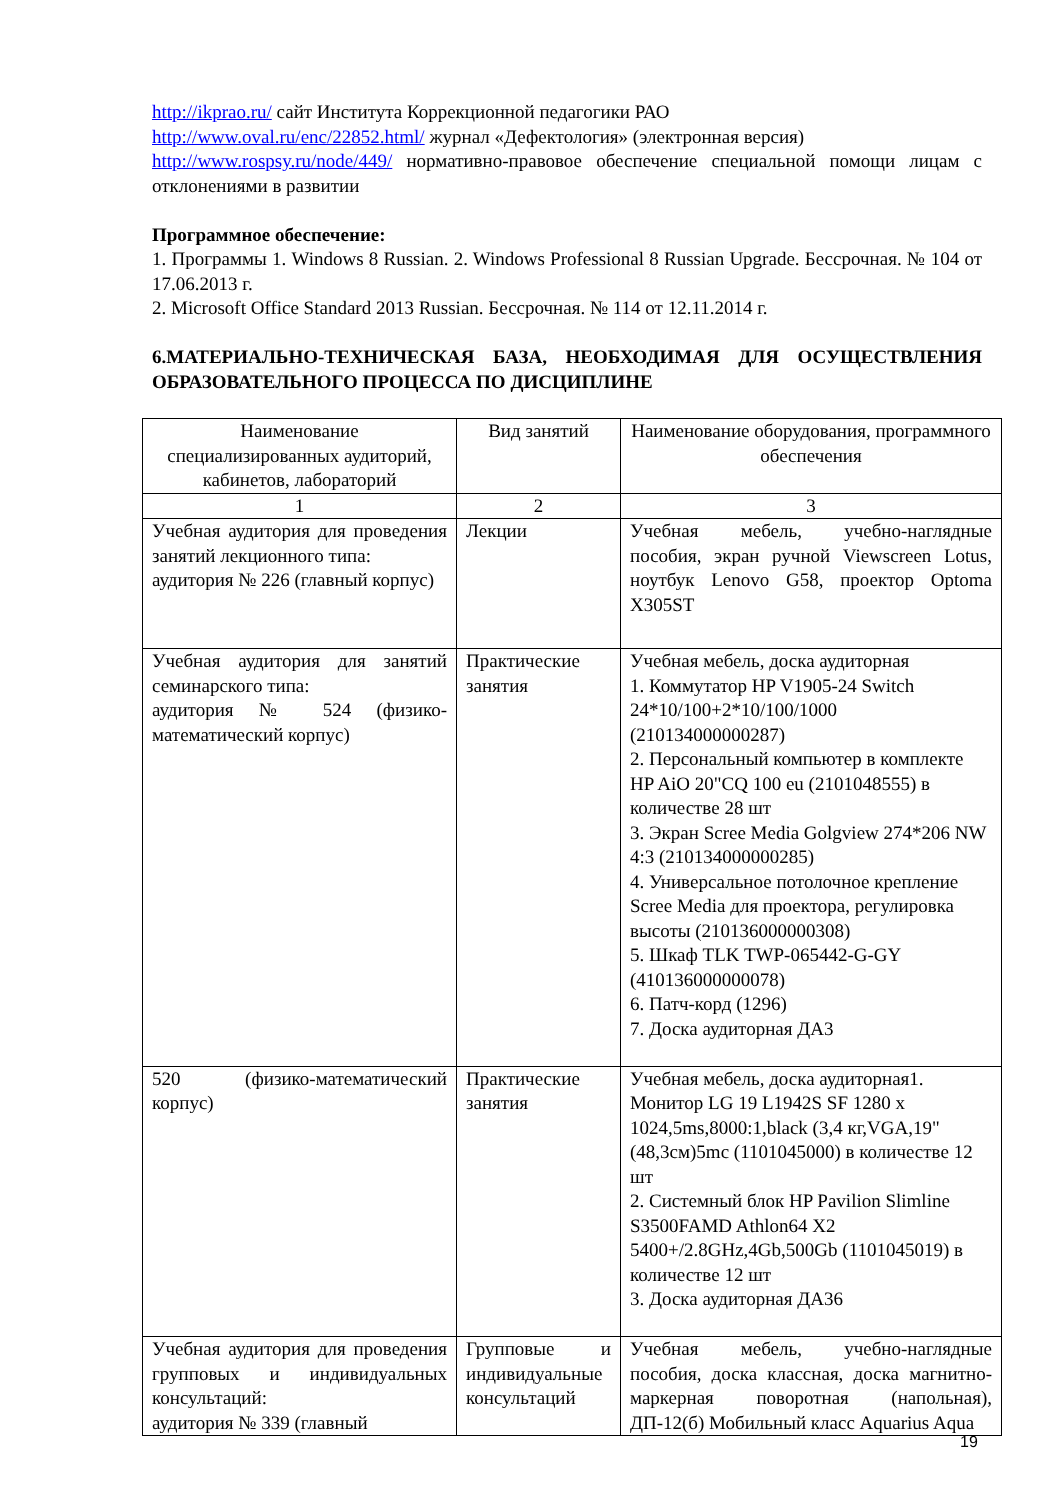http://ikprao.ru/ сайт Института Коррекционной педагогики РАО
http://www.oval.ru/enc/22852.html/ журнал «Дефектология» (электронная версия)
http://www.rospsy.ru/node/449/ нормативно-правовое обеспечение специальной помощи лицам с отклонениями в развитии
Программное обеспечение:
1. Программы 1. Windows 8 Russian. 2. Windows Professional 8 Russian Upgrade. Бессрочная. № 104 от 17.06.2013 г.
2. Microsoft Office Standard 2013 Russian. Бессрочная. № 114 от 12.11.2014 г.
6.МАТЕРИАЛЬНО-ТЕХНИЧЕСКАЯ БАЗА, НЕОБХОДИМАЯ ДЛЯ ОСУЩЕСТВЛЕНИЯ ОБРАЗОВАТЕЛЬНОГО ПРОЦЕССА ПО ДИСЦИПЛИНЕ
| Наименование специализированных аудиторий, кабинетов, лабораторий | Вид занятий | Наименование оборудования, программного обеспечения |
| 1 | 2 | 3 |
| Учебная аудитория для проведения занятий лекционного типа: аудитория № 226 (главный корпус) | Лекции | Учебная мебель, учебно-наглядные пособия, экран ручной Viewscreen Lotus, ноутбук Lenovo G58, проектор Optoma X305ST |
| Учебная аудитория для занятий семинарского типа: аудитория № 524 (физико-математический корпус) | Практические занятия | Учебная мебель, доска аудиторная 1. Коммутатор HP V1905-24 Switch 24*10/100+2*10/100/1000 (210134000000287) 2. Персональный компьютер в комплекте HP AiO 20"CQ 100 eu (2101048555) в количестве 28 шт 3. Экран Scree Media Golgview 274*206 NW 4:3 (210134000000285) 4. Универсальное потолочное крепление Scree Media для проектора, регулировка высоты (210136000000308) 5. Шкаф TLK TWP-065442-G-GY (410136000000078) 6. Патч-корд (1296) 7. Доска аудиторная ДА3 |
| 520 (физико-математический корпус) | Практические занятия | Учебная мебель, доска аудиторная1. Монитор LG 19 L1942S SF 1280 x 1024,5ms,8000:1,black (3,4 кг,VGA,19"(48,3см)5mc (1101045000) в количестве 12 шт 2. Системный блок HP Pavilion Slimline S3500FAMD Athlon64 X2 5400+/2.8GHz,4Gb,500Gb (1101045019) в количестве 12 шт 3. Доска аудиторная ДА36 |
| Учебная аудитория для проведения групповых и индивидуальных консультаций: аудитория № 339 (главный | Групповые и индивидуальные консультаций | Учебная мебель, учебно-наглядные пособия, доска классная, доска магнитно-маркерная поворотная (напольная), ДП-12(б) Мобильный класс Aquarius Aqua |
19